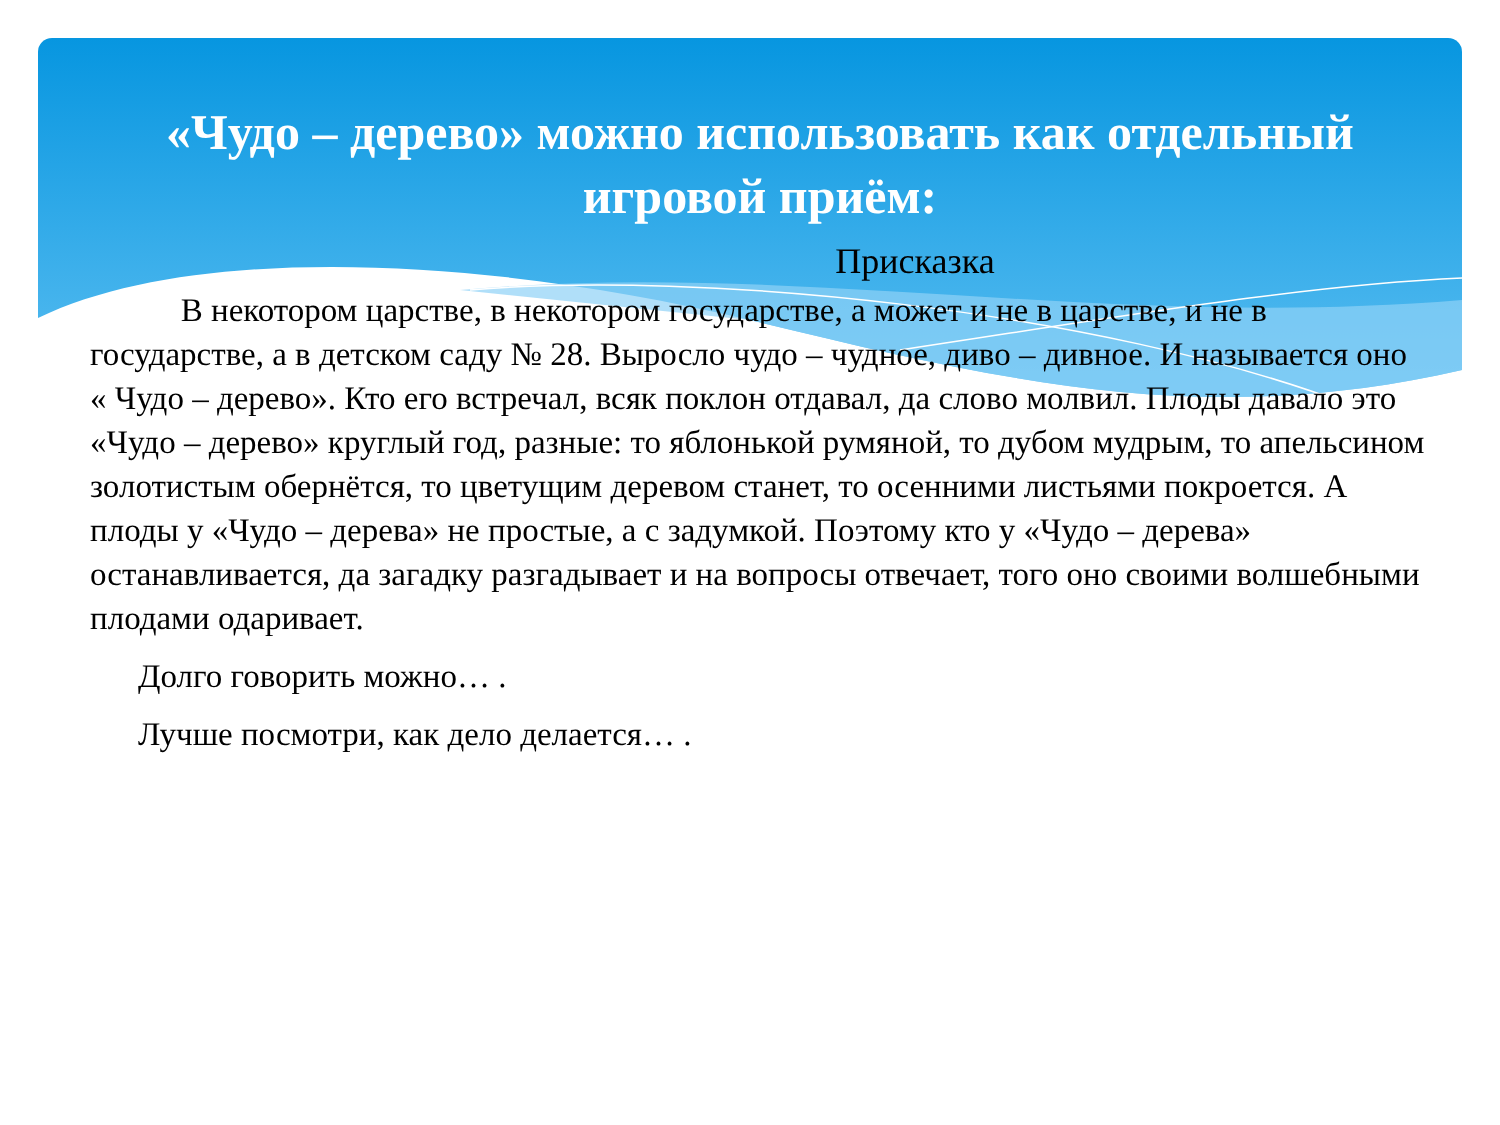«Чудо – дерево» можно использовать как отдельный игровой приём:
Присказка
В некотором царстве, в некотором государстве, а может и не в царстве, и не в государстве, а в детском саду № 28. Выросло чудо – чудное, диво – дивное. И называется оно « Чудо – дерево». Кто его встречал, всяк поклон отдавал, да слово молвил. Плоды давало это «Чудо – дерево» круглый год, разные: то яблонькой румяной, то дубом мудрым, то апельсином золотистым обернётся, то цветущим деревом станет, то осенними листьями покроется. А плоды у «Чудо – дерева» не простые, а с задумкой. Поэтому кто у «Чудо – дерева» останавливается, да загадку разгадывает и на вопросы отвечает, того оно своими волшебными плодами одаривает.
Долго говорить можно… .
Лучше посмотри, как дело делается… .